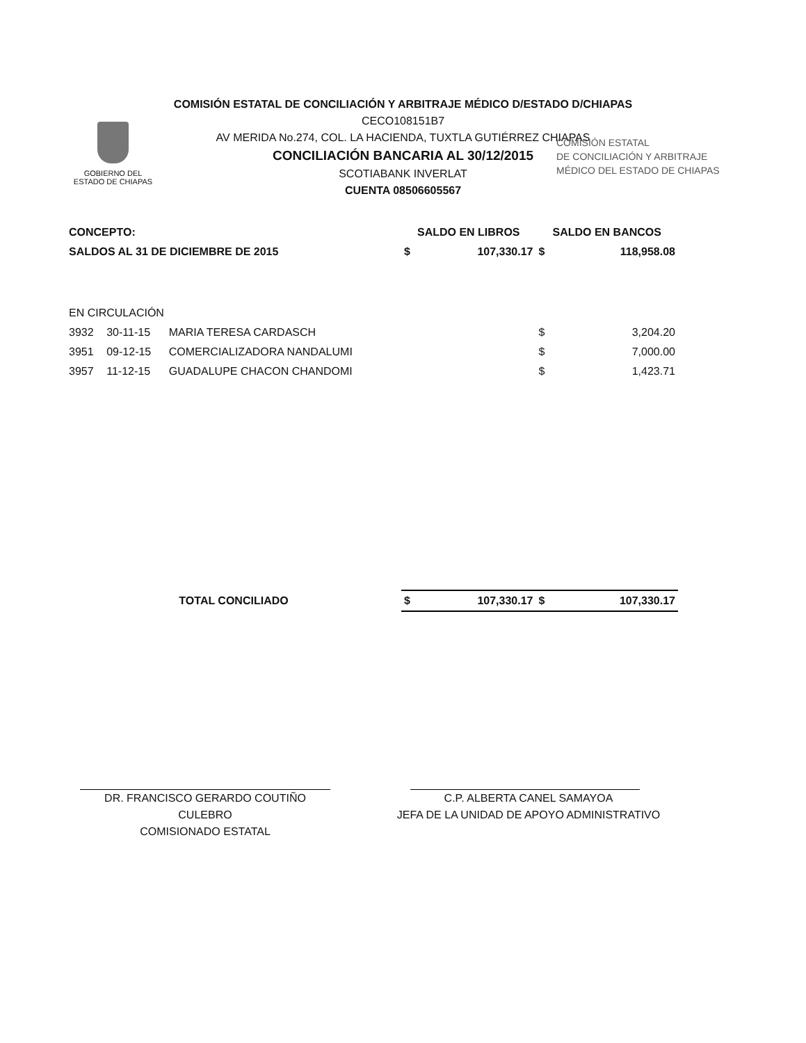COMISIÓN ESTATAL DE CONCILIACIÓN Y ARBITRAJE MÉDICO D/ESTADO D/CHIAPAS
CECO108151B7
AV MERIDA No.274, COL. LA HACIENDA, TUXTLA GUTIÉRREZ CHIAPAS
CONCILIACIÓN BANCARIA AL 30/12/2015
SCOTIABANK INVERLAT
CUENTA 08506605567
GOBIERNO DEL
ESTADO DE CHIAPAS
COMISIÓN ESTATAL
DE CONCILIACIÓN Y ARBITRAJE
MÉDICO DEL ESTADO DE CHIAPAS
| CONCEPTO: | | | SALDO EN LIBROS | | SALDO EN BANCOS | |
| --- | --- | --- | --- | --- | --- | --- |
| SALDOS AL 31 DE DICIEMBRE DE 2015 | | | $ | 107,330.17 | $ | 118,958.08 |
| EN CIRCULACIÓN | | | | | | |
| 3932 | 30-11-15 | MARIA TERESA CARDASCH | | | $ | 3,204.20 |
| 3951 | 09-12-15 | COMERCIALIZADORA NANDALUMI | | | $ | 7,000.00 |
| 3957 | 11-12-15 | GUADALUPE CHACON CHANDOMI | | | $ | 1,423.71 |
| TOTAL CONCILIADO | | | $ | 107,330.17 | $ | 107,330.17 |
DR. FRANCISCO GERARDO COUTIÑO CULEBRO
COMISIONADO ESTATAL
C.P. ALBERTA CANEL SAMAYOA
JEFA DE LA UNIDAD DE APOYO ADMINISTRATIVO